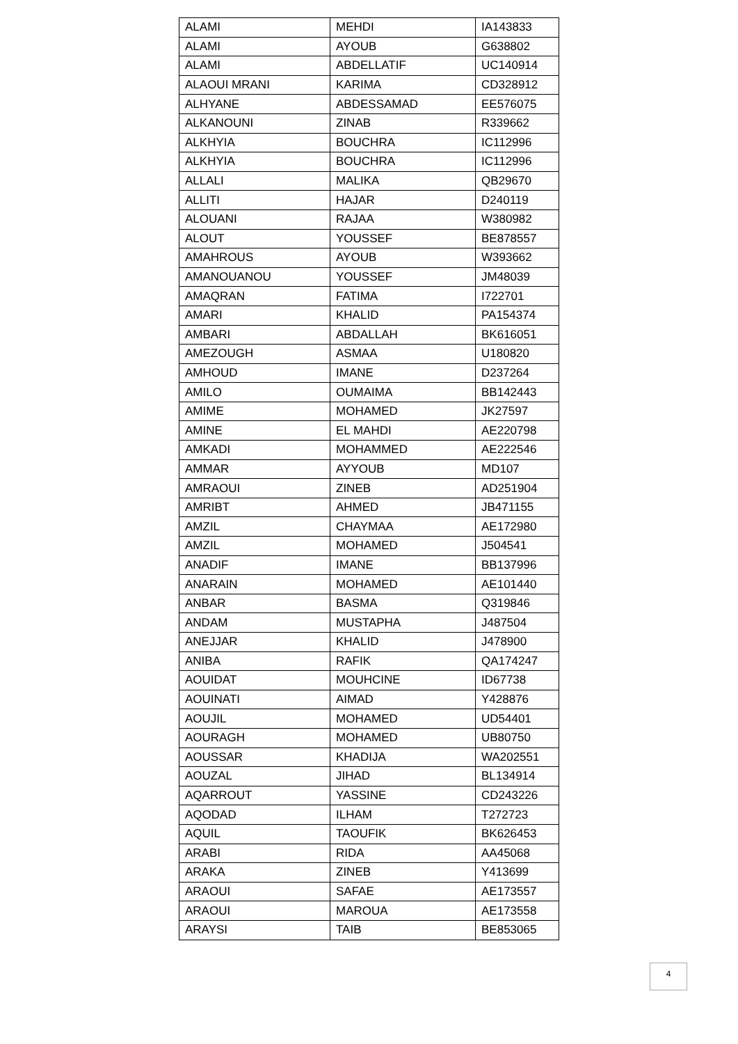| ALAMI | MEHDI | IA143833 |
| ALAMI | AYOUB | G638802 |
| ALAMI | ABDELLATIF | UC140914 |
| ALAOUI MRANI | KARIMA | CD328912 |
| ALHYANE | ABDESSAMAD | EE576075 |
| ALKANOUNI | ZINAB | R339662 |
| ALKHYIA | BOUCHRA | IC112996 |
| ALKHYIA | BOUCHRA | IC112996 |
| ALLALI | MALIKA | QB29670 |
| ALLITI | HAJAR | D240119 |
| ALOUANI | RAJAA | W380982 |
| ALOUT | YOUSSEF | BE878557 |
| AMAHROUS | AYOUB | W393662 |
| AMANOUANOU | YOUSSEF | JM48039 |
| AMAQRAN | FATIMA | I722701 |
| AMARI | KHALID | PA154374 |
| AMBARI | ABDALLAH | BK616051 |
| AMEZOUGH | ASMAA | U180820 |
| AMHOUD | IMANE | D237264 |
| AMILO | OUMAIMA | BB142443 |
| AMIME | MOHAMED | JK27597 |
| AMINE | EL MAHDI | AE220798 |
| AMKADI | MOHAMMED | AE222546 |
| AMMAR | AYYOUB | MD107 |
| AMRAOUI | ZINEB | AD251904 |
| AMRIBT | AHMED | JB471155 |
| AMZIL | CHAYMAA | AE172980 |
| AMZIL | MOHAMED | J504541 |
| ANADIF | IMANE | BB137996 |
| ANARAIN | MOHAMED | AE101440 |
| ANBAR | BASMA | Q319846 |
| ANDAM | MUSTAPHA | J487504 |
| ANEJJAR | KHALID | J478900 |
| ANIBA | RAFIK | QA174247 |
| AOUIDAT | MOUHCINE | ID67738 |
| AOUINATI | AIMAD | Y428876 |
| AOUJIL | MOHAMED | UD54401 |
| AOURAGH | MOHAMED | UB80750 |
| AOUSSAR | KHADIJA | WA202551 |
| AOUZAL | JIHAD | BL134914 |
| AQARROUT | YASSINE | CD243226 |
| AQODAD | ILHAM | T272723 |
| AQUIL | TAOUFIK | BK626453 |
| ARABI | RIDA | AA45068 |
| ARAKA | ZINEB | Y413699 |
| ARAOUI | SAFAE | AE173557 |
| ARAOUI | MAROUA | AE173558 |
| ARAYSI | TAIB | BE853065 |
4